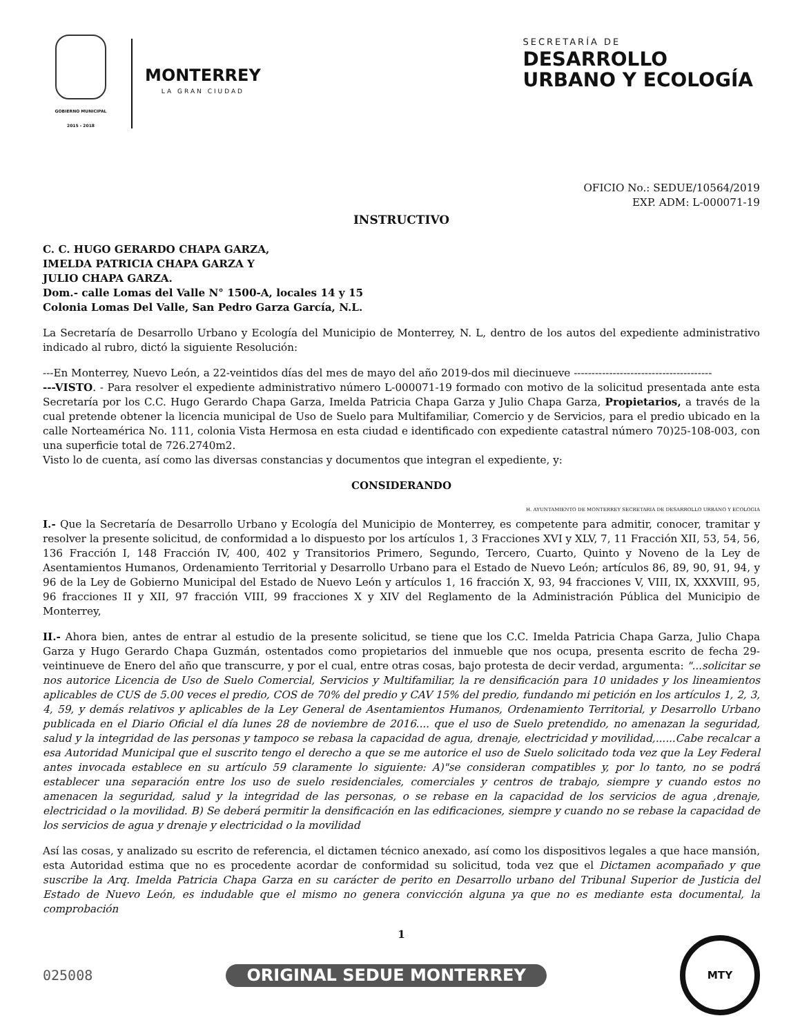GOBIERNO MUNICIPAL
2015 - 2018
MONTERREY
LA GRAN CIUDAD
SECRETARÍA DE
DESARROLLO
URBANO Y ECOLOGÍA
OFICIO No.: SEDUE/10564/2019
EXP. ADM: L-000071-19
INSTRUCTIVO
C. C. HUGO GERARDO CHAPA GARZA,
IMELDA PATRICIA CHAPA GARZA Y
JULIO CHAPA GARZA.
Dom.- calle Lomas del Valle N° 1500-A, locales 14 y 15
Colonia Lomas Del Valle, San Pedro Garza García, N.L.
La Secretaría de Desarrollo Urbano y Ecología del Municipio de Monterrey, N. L, dentro de los autos del expediente administrativo indicado al rubro, dictó la siguiente Resolución:
---En Monterrey, Nuevo León, a 22-veintidos días del mes de mayo del año 2019-dos mil diecinueve ---------------------------------------
---VISTO. - Para resolver el expediente administrativo número L-000071-19 formado con motivo de la solicitud presentada ante esta Secretaría por los C.C. Hugo Gerardo Chapa Garza, Imelda Patricia Chapa Garza y Julio Chapa Garza, Propietarios, a través de la cual pretende obtener la licencia municipal de Uso de Suelo para Multifamiliar, Comercio y de Servicios, para el predio ubicado en la calle Norteamérica No. 111, colonia Vista Hermosa en esta ciudad e identificado con expediente catastral número 70)25-108-003, con una superficie total de 726.2740m2.
Visto lo de cuenta, así como las diversas constancias y documentos que integran el expediente, y:
CONSIDERANDO
H. AYUNTAMIENTO DE MONTERREY SECRETARIA DE DESARROLLO URBANO Y ECOLOGIA
I.- Que la Secretaría de Desarrollo Urbano y Ecología del Municipio de Monterrey, es competente para admitir, conocer, tramitar y resolver la presente solicitud, de conformidad a lo dispuesto por los artículos 1, 3 Fracciones XVI y XLV, 7, 11 Fracción XII, 53, 54, 56, 136 Fracción I, 148 Fracción IV, 400, 402 y Transitorios Primero, Segundo, Tercero, Cuarto, Quinto y Noveno de la Ley de Asentamientos Humanos, Ordenamiento Territorial y Desarrollo Urbano para el Estado de Nuevo León; artículos 86, 89, 90, 91, 94, y 96 de la Ley de Gobierno Municipal del Estado de Nuevo León y artículos 1, 16 fracción X, 93, 94 fracciones V, VIII, IX, XXXVIII, 95, 96 fracciones II y XII, 97 fracción VIII, 99 fracciones X y XIV del Reglamento de la Administración Pública del Municipio de Monterrey,
II.- Ahora bien, antes de entrar al estudio de la presente solicitud, se tiene que los C.C. Imelda Patricia Chapa Garza, Julio Chapa Garza y Hugo Gerardo Chapa Guzmán, ostentados como propietarios del inmueble que nos ocupa, presenta escrito de fecha 29-veintinueve de Enero del año que transcurre, y por el cual, entre otras cosas, bajo protesta de decir verdad, argumenta: "...solicitar se nos autorice Licencia de Uso de Suelo Comercial, Servicios y Multifamiliar, la re densificación para 10 unidades y los lineamientos aplicables de CUS de 5.00 veces el predio, COS de 70% del predio y CAV 15% del predio, fundando mi petición en los artículos 1, 2, 3, 4, 59, y demás relativos y aplicables de la Ley General de Asentamientos Humanos, Ordenamiento Territorial, y Desarrollo Urbano publicada en el Diario Oficial el día lunes 28 de noviembre de 2016.... que el uso de Suelo pretendido, no amenazan la seguridad, salud y la integridad de las personas y tampoco se rebasa la capacidad de agua, drenaje, electricidad y movilidad,......Cabe recalcar a esa Autoridad Municipal que el suscrito tengo el derecho a que se me autorice el uso de Suelo solicitado toda vez que la Ley Federal antes invocada establece en su artículo 59 claramente lo siguiente: A)"se consideran compatibles y, por lo tanto, no se podrá establecer una separación entre los uso de suelo residenciales, comerciales y centros de trabajo, siempre y cuando estos no amenacen la seguridad, salud y la integridad de las personas, o se rebase en la capacidad de los servicios de agua ,drenaje, electricidad o la movilidad. B) Se deberá permitir la densificación en las edificaciones, siempre y cuando no se rebase la capacidad de los servicios de agua y drenaje y electricidad o la movilidad
Así las cosas, y analizado su escrito de referencia, el dictamen técnico anexado, así como los dispositivos legales a que hace mansión, esta Autoridad estima que no es procedente acordar de conformidad su solicitud, toda vez que el Dictamen acompañado y que suscribe la Arq. Imelda Patricia Chapa Garza en su carácter de perito en Desarrollo urbano del Tribunal Superior de Justicia del Estado de Nuevo León, es indudable que el mismo no genera convicción alguna ya que no es mediante esta documental, la comprobación
1
025008 ORIGINAL SEDUE MONTERREY
MTY